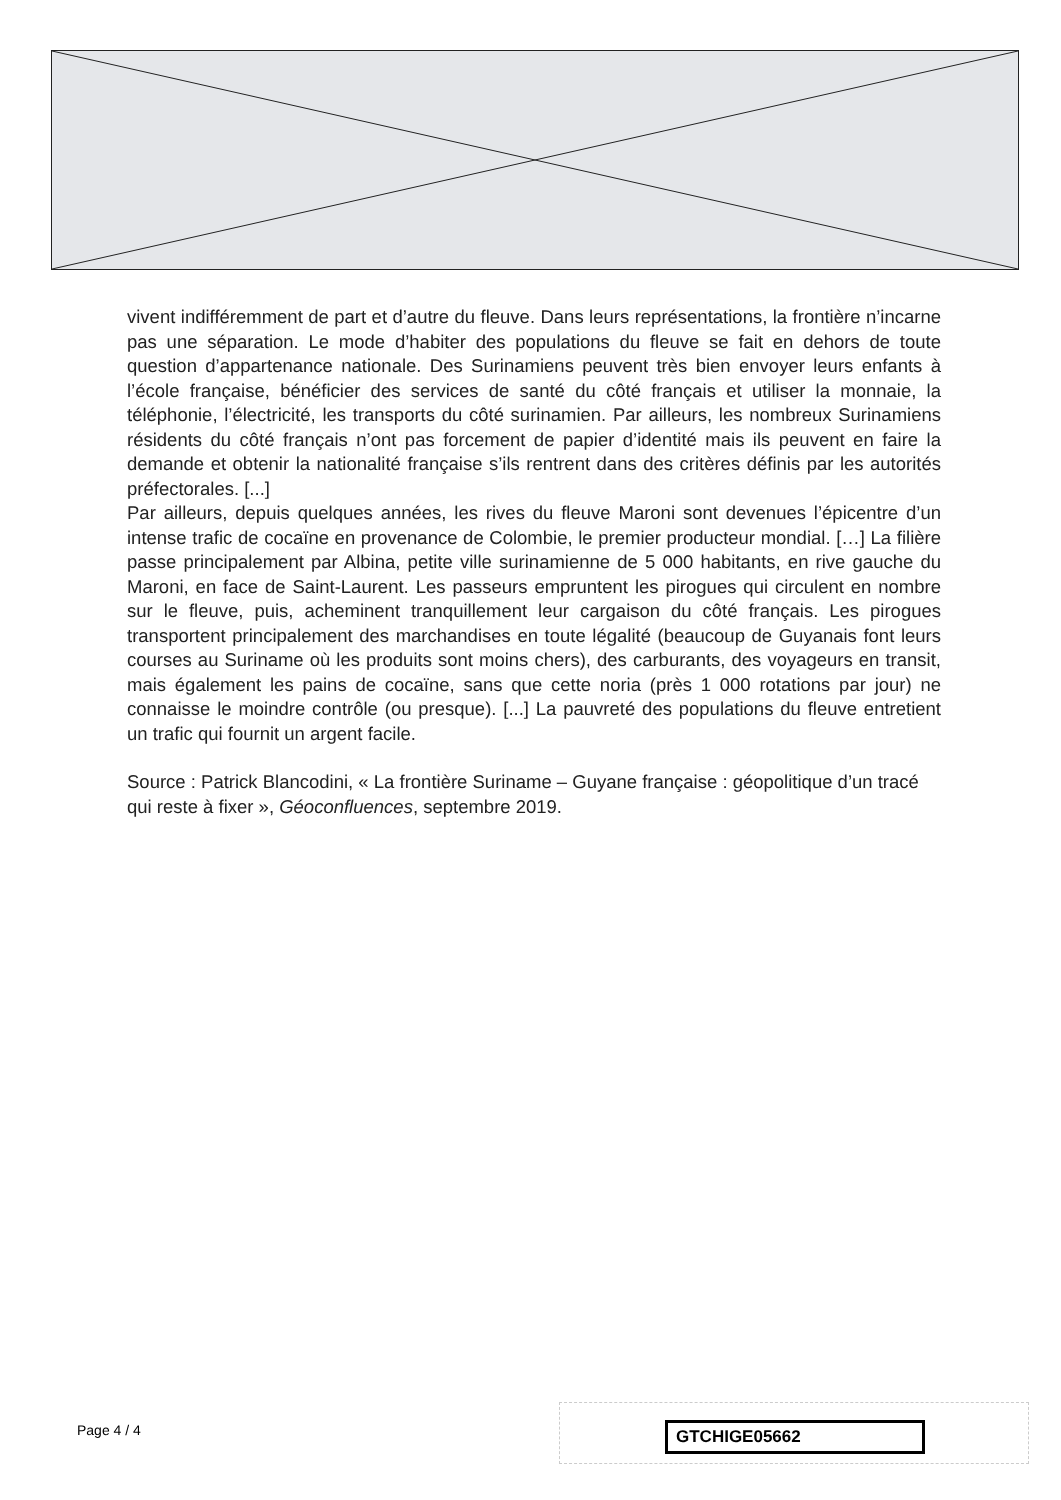vivent indifféremment de part et d’autre du fleuve. Dans leurs représentations, la frontière n’incarne pas une séparation. Le mode d’habiter des populations du fleuve se fait en dehors de toute question d’appartenance nationale. Des Surinamiens peuvent très bien envoyer leurs enfants à l’école française, bénéficier des services de santé du côté français et utiliser la monnaie, la téléphonie, l’électricité, les transports du côté surinamien. Par ailleurs, les nombreux Surinamiens résidents du côté français n’ont pas forcement de papier d’identité mais ils peuvent en faire la demande et obtenir la nationalité française s’ils rentrent dans des critères définis par les autorités préfectorales. [...]
Par ailleurs, depuis quelques années, les rives du fleuve Maroni sont devenues l’épicentre d’un intense trafic de cocaïne en provenance de Colombie, le premier producteur mondial. […] La filière passe principalement par Albina, petite ville surinamienne de 5 000 habitants, en rive gauche du Maroni, en face de Saint-Laurent. Les passeurs empruntent les pirogues qui circulent en nombre sur le fleuve, puis, acheminent tranquillement leur cargaison du côté français. Les pirogues transportent principalement des marchandises en toute légalité (beaucoup de Guyanais font leurs courses au Suriname où les produits sont moins chers), des carburants, des voyageurs en transit, mais également les pains de cocaïne, sans que cette noria (près 1 000 rotations par jour) ne connaisse le moindre contrôle (ou presque). [...] La pauvreté des populations du fleuve entretient un trafic qui fournit un argent facile.
Source : Patrick Blancodini, « La frontière Suriname – Guyane française : géopolitique d’un tracé qui reste à fixer », Géoconfluences, septembre 2019.
Page 4 / 4 GTCHIGE05662